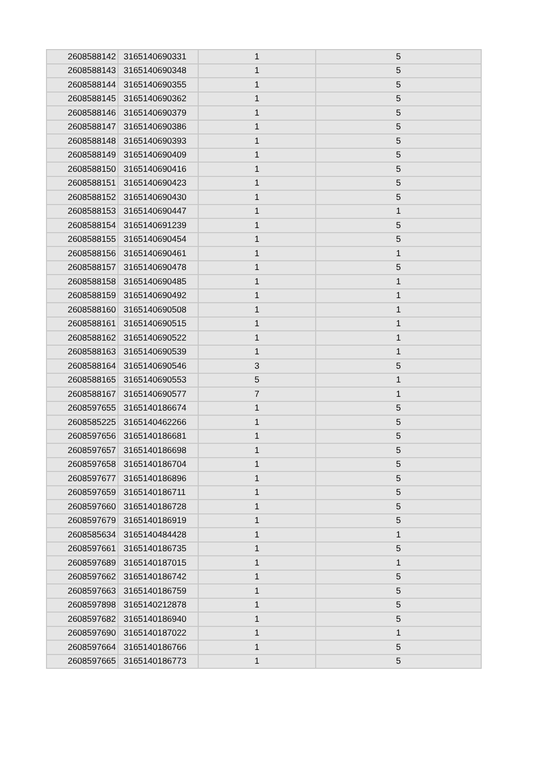| 2608588142 | 3165140690331 | 1 | 5 |
| 2608588143 | 3165140690348 | 1 | 5 |
| 2608588144 | 3165140690355 | 1 | 5 |
| 2608588145 | 3165140690362 | 1 | 5 |
| 2608588146 | 3165140690379 | 1 | 5 |
| 2608588147 | 3165140690386 | 1 | 5 |
| 2608588148 | 3165140690393 | 1 | 5 |
| 2608588149 | 3165140690409 | 1 | 5 |
| 2608588150 | 3165140690416 | 1 | 5 |
| 2608588151 | 3165140690423 | 1 | 5 |
| 2608588152 | 3165140690430 | 1 | 5 |
| 2608588153 | 3165140690447 | 1 | 1 |
| 2608588154 | 3165140691239 | 1 | 5 |
| 2608588155 | 3165140690454 | 1 | 5 |
| 2608588156 | 3165140690461 | 1 | 1 |
| 2608588157 | 3165140690478 | 1 | 5 |
| 2608588158 | 3165140690485 | 1 | 1 |
| 2608588159 | 3165140690492 | 1 | 1 |
| 2608588160 | 3165140690508 | 1 | 1 |
| 2608588161 | 3165140690515 | 1 | 1 |
| 2608588162 | 3165140690522 | 1 | 1 |
| 2608588163 | 3165140690539 | 1 | 1 |
| 2608588164 | 3165140690546 | 3 | 5 |
| 2608588165 | 3165140690553 | 5 | 1 |
| 2608588167 | 3165140690577 | 7 | 1 |
| 2608597655 | 3165140186674 | 1 | 5 |
| 2608585225 | 3165140462266 | 1 | 5 |
| 2608597656 | 3165140186681 | 1 | 5 |
| 2608597657 | 3165140186698 | 1 | 5 |
| 2608597658 | 3165140186704 | 1 | 5 |
| 2608597677 | 3165140186896 | 1 | 5 |
| 2608597659 | 3165140186711 | 1 | 5 |
| 2608597660 | 3165140186728 | 1 | 5 |
| 2608597679 | 3165140186919 | 1 | 5 |
| 2608585634 | 3165140484428 | 1 | 1 |
| 2608597661 | 3165140186735 | 1 | 5 |
| 2608597689 | 3165140187015 | 1 | 1 |
| 2608597662 | 3165140186742 | 1 | 5 |
| 2608597663 | 3165140186759 | 1 | 5 |
| 2608597898 | 3165140212878 | 1 | 5 |
| 2608597682 | 3165140186940 | 1 | 5 |
| 2608597690 | 3165140187022 | 1 | 1 |
| 2608597664 | 3165140186766 | 1 | 5 |
| 2608597665 | 3165140186773 | 1 | 5 |